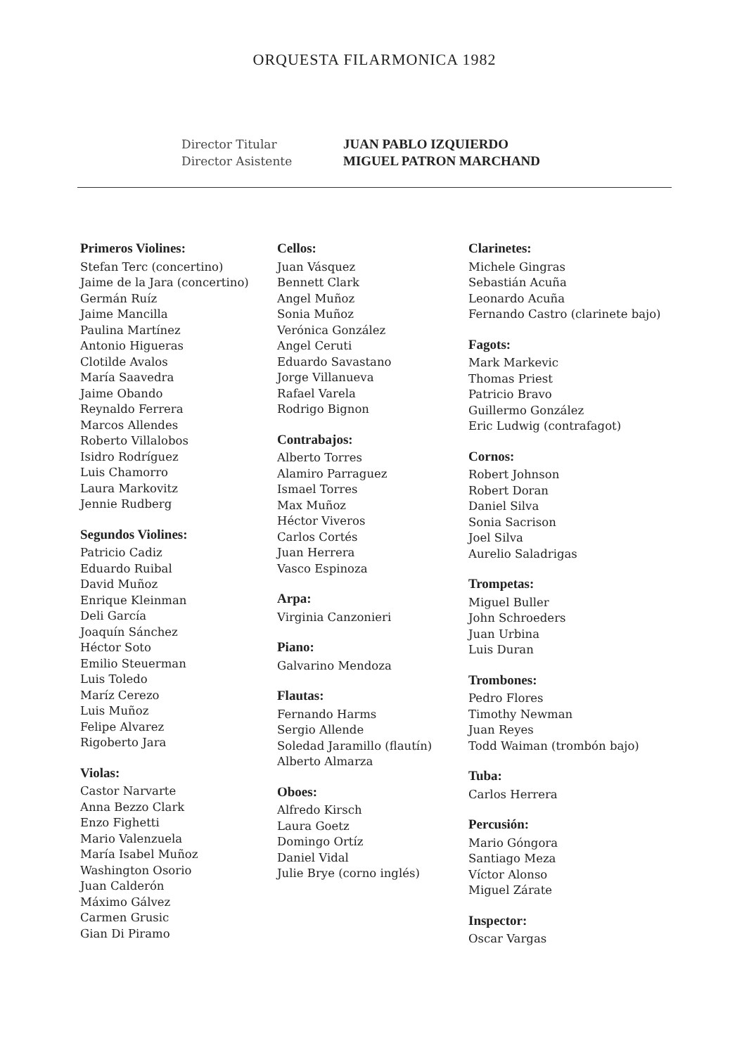ORQUESTA FILARMONICA 1982
Director Titular
Director Asistente
JUAN PABLO IZQUIERDO
MIGUEL PATRON MARCHAND
Primeros Violines:
Stefan Terc (concertino)
Jaime de la Jara (concertino)
Germán Ruíz
Jaime Mancilla
Paulina Martínez
Antonio Higueras
Clotilde Avalos
María Saavedra
Jaime Obando
Reynaldo Ferrera
Marcos Allendes
Roberto Villalobos
Isidro Rodríguez
Luis Chamorro
Laura Markovitz
Jennie Rudberg
Segundos Violines:
Patricio Cadiz
Eduardo Ruibal
David Muñoz
Enrique Kleinman
Deli García
Joaquín Sánchez
Héctor Soto
Emilio Steuerman
Luis Toledo
Maríz Cerezo
Luis Muñoz
Felipe Alvarez
Rigoberto Jara
Violas:
Castor Narvarte
Anna Bezzo Clark
Enzo Fighetti
Mario Valenzuela
María Isabel Muñoz
Washington Osorio
Juan Calderón
Máximo Gálvez
Carmen Grusic
Gian Di Piramo
Cellos:
Juan Vásquez
Bennett Clark
Angel Muñoz
Sonia Muñoz
Verónica González
Angel Ceruti
Eduardo Savastano
Jorge Villanueva
Rafael Varela
Rodrigo Bignon
Contrabajos:
Alberto Torres
Alamiro Parraguez
Ismael Torres
Max Muñoz
Héctor Viveros
Carlos Cortés
Juan Herrera
Vasco Espinoza
Arpa:
Virginia Canzonieri
Piano:
Galvarino Mendoza
Flautas:
Fernando Harms
Sergio Allende
Soledad Jaramillo (flautín)
Alberto Almarza
Oboes:
Alfredo Kirsch
Laura Goetz
Domingo Ortíz
Daniel Vidal
Julie Brye (corno inglés)
Clarinetes:
Michele Gingras
Sebastián Acuña
Leonardo Acuña
Fernando Castro (clarinete bajo)
Fagots:
Mark Markevic
Thomas Priest
Patricio Bravo
Guillermo González
Eric Ludwig (contrafagot)
Cornos:
Robert Johnson
Robert Doran
Daniel Silva
Sonia Sacrison
Joel Silva
Aurelio Saladrigas
Trompetas:
Miguel Buller
John Schroeders
Juan Urbina
Luis Duran
Trombones:
Pedro Flores
Timothy Newman
Juan Reyes
Todd Waiman (trombón bajo)
Tuba:
Carlos Herrera
Percusión:
Mario Góngora
Santiago Meza
Víctor Alonso
Miguel Zárate
Inspector:
Oscar Vargas